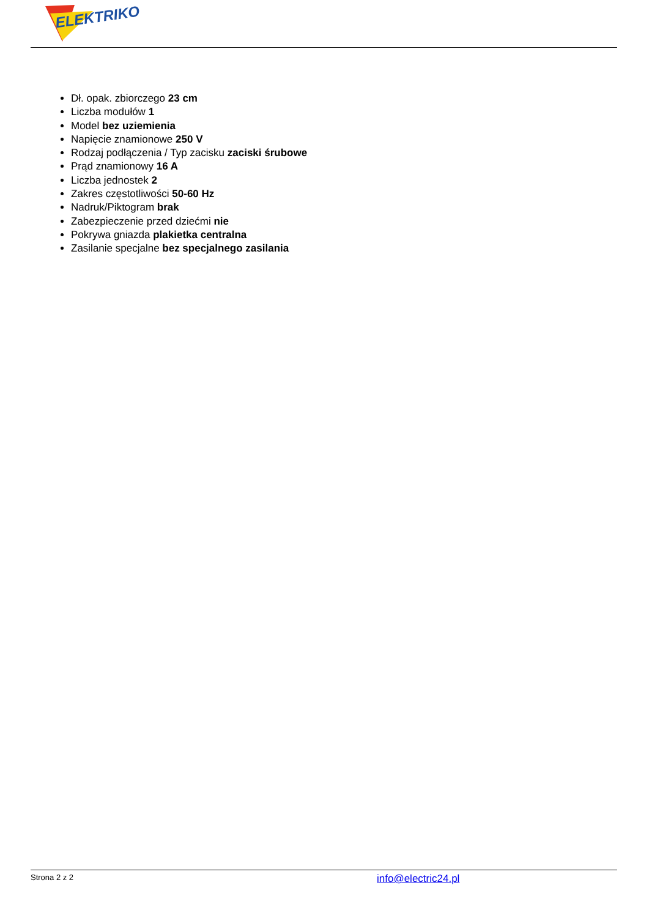ELEKTRIKO
Dł. opak. zbiorczego 23 cm
Liczba modułów 1
Model bez uziemienia
Napięcie znamionowe 250 V
Rodzaj podłączenia / Typ zacisku zaciski śrubowe
Prąd znamionowy 16 A
Liczba jednostek 2
Zakres częstotliwości 50-60 Hz
Nadruk/Piktogram brak
Zabezpieczenie przed dziećmi nie
Pokrywa gniazda plakietka centralna
Zasilanie specjalne bez specjalnego zasilania
Strona 2 z 2 info@electric24.pl